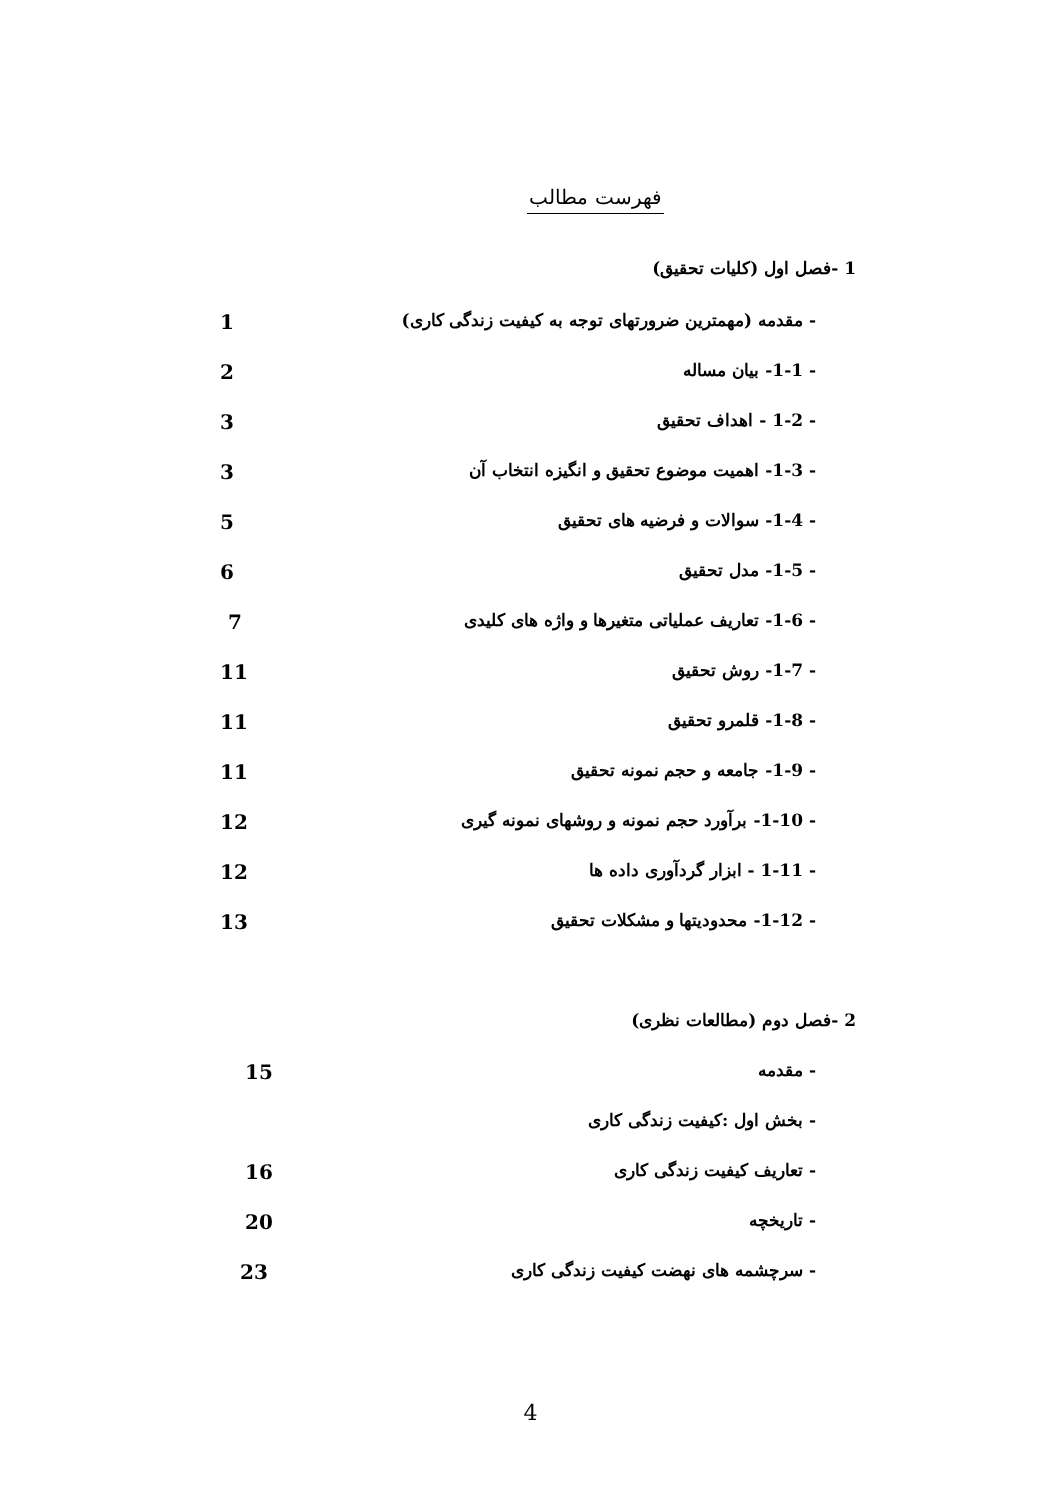فهرست مطالب
1 -فصل اول (کلیات تحقیق)
- مقدمه (مهمترین ضرورتهای توجه به کیفیت زندگی کاری) 1
- 1-1- بیان مساله 2
- 1-2 - اهداف تحقیق 3
- 1-3- اهمیت موضوع تحقیق و انگیزه انتخاب آن 3
- 1-4- سوالات و فرضیه های تحقیق 5
- 1-5- مدل تحقیق 6
- 1-6- تعاریف عملیاتی متغیرها و واژه های کلیدی 7
- 1-7- روش تحقیق 11
- 1-8- قلمرو تحقیق 11
- 1-9- جامعه و حجم نمونه تحقیق 11
- 1-10- برآورد حجم نمونه و روشهای نمونه گیری 12
- 1-11 - ابزار گردآوری داده ها 12
- 1-12- محدودیتها و مشکلات تحقیق 13
2 -فصل دوم (مطالعات نظری)
- مقدمه 15
- بخش اول :کیفیت زندگی کاری
- تعاریف کیفیت زندگی کاری 16
- تاریخچه 20
- سرچشمه های نهضت کیفیت زندگی کاری 23
4